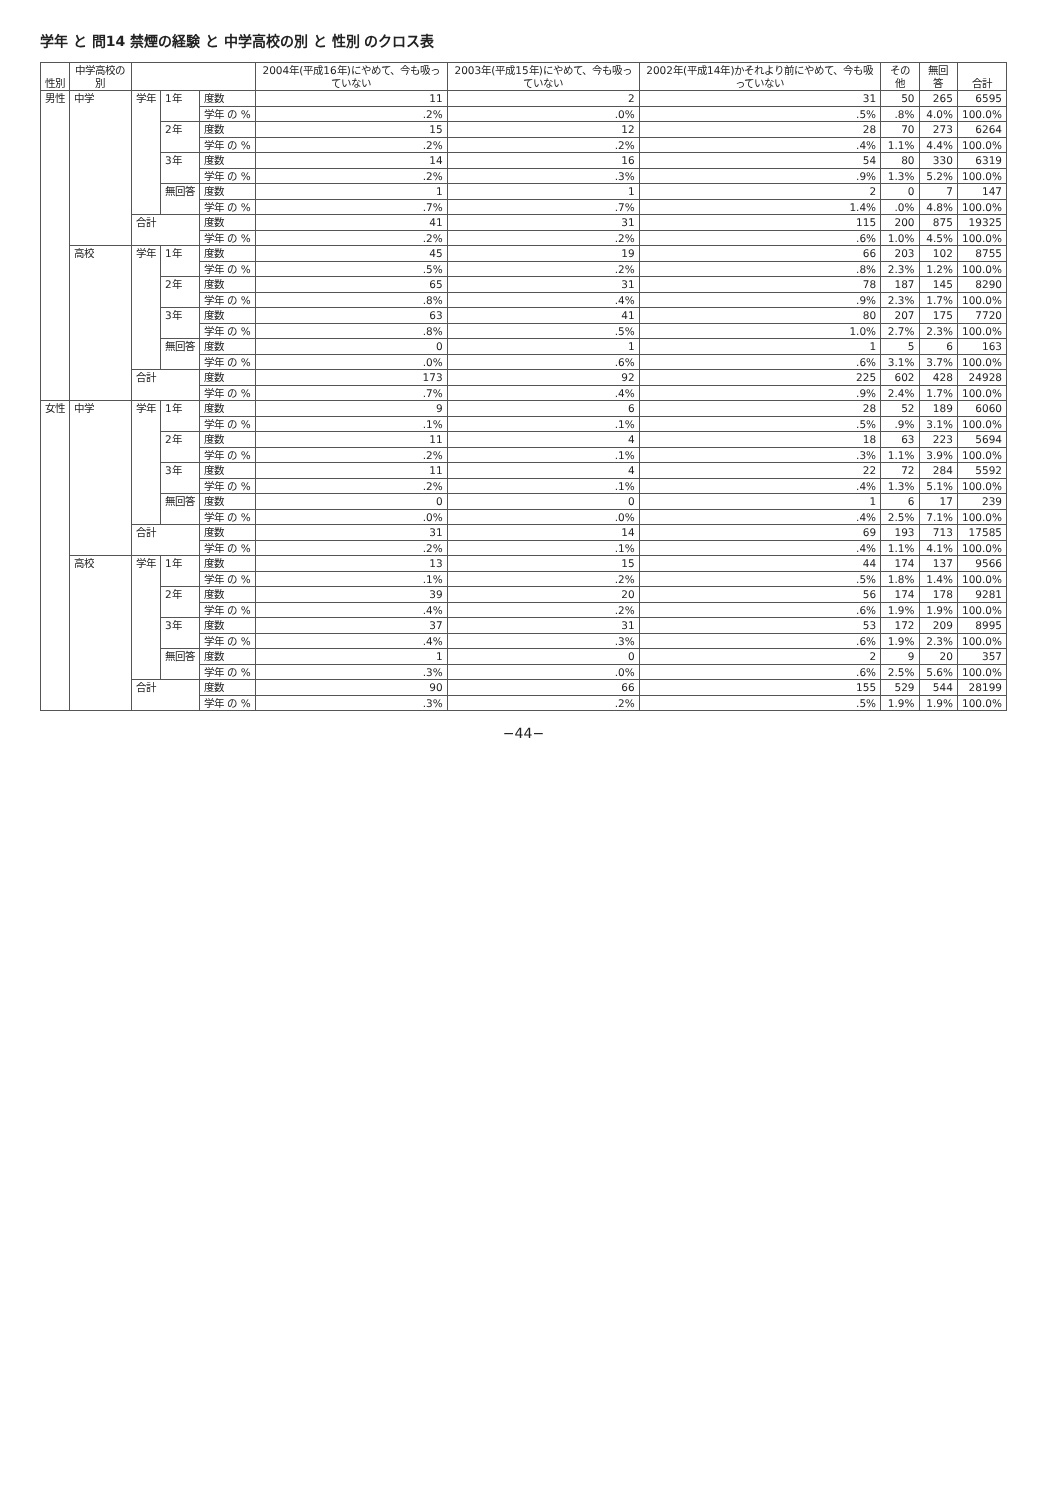学年 と 問14 禁煙の経験 と 中学高校の別 と 性別 のクロス表
| 性別 | 中学高校の別 | | | | 2004年(平成16年)にやめて、今も吸っていない | 2003年(平成15年)にやめて、今も吸っていない | 2002年(平成14年)かそれより前にやめて、今も吸っていない | その他 | 無回答 | 合計 |
| --- | --- | --- | --- | --- | --- | --- | --- | --- | --- | --- |
| 男性 | 中学 | 学年 | 1年 | 度数 | 11 | 2 | 31 | 50 | 265 | 6595 |
| | | | | 学年 の % | .2% | .0% | .5% | .8% | 4.0% | 100.0% |
| | | | 2年 | 度数 | 15 | 12 | 28 | 70 | 273 | 6264 |
| | | | | 学年 の % | .2% | .2% | .4% | 1.1% | 4.4% | 100.0% |
| | | | 3年 | 度数 | 14 | 16 | 54 | 80 | 330 | 6319 |
| | | | | 学年 の % | .2% | .3% | .9% | 1.3% | 5.2% | 100.0% |
| | | | 無回答 | 度数 | 1 | 1 | 2 | 0 | 7 | 147 |
| | | | | 学年 の % | .7% | .7% | 1.4% | .0% | 4.8% | 100.0% |
| | | 合計 | | 度数 | 41 | 31 | 115 | 200 | 875 | 19325 |
| | | | | 学年 の % | .2% | .2% | .6% | 1.0% | 4.5% | 100.0% |
| | 高校 | 学年 | 1年 | 度数 | 45 | 19 | 66 | 203 | 102 | 8755 |
| | | | | 学年 の % | .5% | .2% | .8% | 2.3% | 1.2% | 100.0% |
| | | | 2年 | 度数 | 65 | 31 | 78 | 187 | 145 | 8290 |
| | | | | 学年 の % | .8% | .4% | .9% | 2.3% | 1.7% | 100.0% |
| | | | 3年 | 度数 | 63 | 41 | 80 | 207 | 175 | 7720 |
| | | | | 学年 の % | .8% | .5% | 1.0% | 2.7% | 2.3% | 100.0% |
| | | | 無回答 | 度数 | 0 | 1 | 1 | 5 | 6 | 163 |
| | | | | 学年 の % | .0% | .6% | .6% | 3.1% | 3.7% | 100.0% |
| | | 合計 | | 度数 | 173 | 92 | 225 | 602 | 428 | 24928 |
| | | | | 学年 の % | .7% | .4% | .9% | 2.4% | 1.7% | 100.0% |
| 女性 | 中学 | 学年 | 1年 | 度数 | 9 | 6 | 28 | 52 | 189 | 6060 |
| | | | | 学年 の % | .1% | .1% | .5% | .9% | 3.1% | 100.0% |
| | | | 2年 | 度数 | 11 | 4 | 18 | 63 | 223 | 5694 |
| | | | | 学年 の % | .2% | .1% | .3% | 1.1% | 3.9% | 100.0% |
| | | | 3年 | 度数 | 11 | 4 | 22 | 72 | 284 | 5592 |
| | | | | 学年 の % | .2% | .1% | .4% | 1.3% | 5.1% | 100.0% |
| | | | 無回答 | 度数 | 0 | 0 | 1 | 6 | 17 | 239 |
| | | | | 学年 の % | .0% | .0% | .4% | 2.5% | 7.1% | 100.0% |
| | | 合計 | | 度数 | 31 | 14 | 69 | 193 | 713 | 17585 |
| | | | | 学年 の % | .2% | .1% | .4% | 1.1% | 4.1% | 100.0% |
| | 高校 | 学年 | 1年 | 度数 | 13 | 15 | 44 | 174 | 137 | 9566 |
| | | | | 学年 の % | .1% | .2% | .5% | 1.8% | 1.4% | 100.0% |
| | | | 2年 | 度数 | 39 | 20 | 56 | 174 | 178 | 9281 |
| | | | | 学年 の % | .4% | .2% | .6% | 1.9% | 1.9% | 100.0% |
| | | | 3年 | 度数 | 37 | 31 | 53 | 172 | 209 | 8995 |
| | | | | 学年 の % | .4% | .3% | .6% | 1.9% | 2.3% | 100.0% |
| | | | 無回答 | 度数 | 1 | 0 | 2 | 9 | 20 | 357 |
| | | | | 学年 の % | .3% | .0% | .6% | 2.5% | 5.6% | 100.0% |
| | | 合計 | | 度数 | 90 | 66 | 155 | 529 | 544 | 28199 |
| | | | | 学年 の % | .3% | .2% | .5% | 1.9% | 1.9% | 100.0% |
−44−